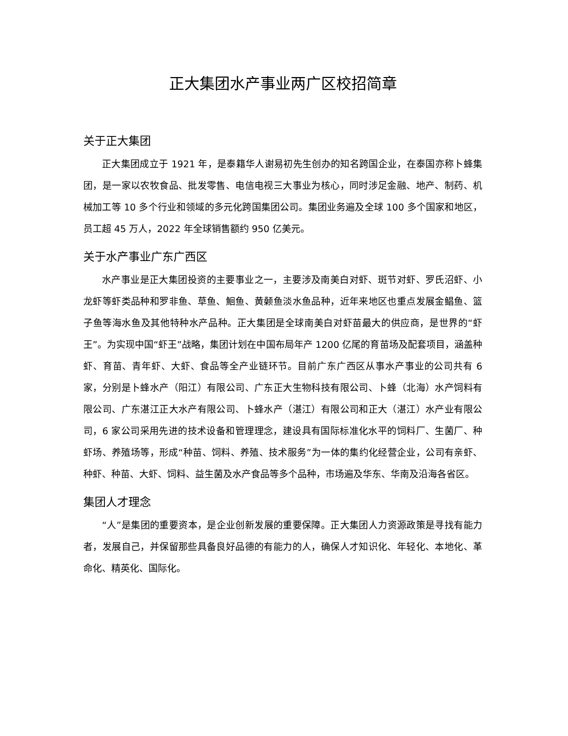正大集团水产事业两广区校招简章
关于正大集团
正大集团成立于 1921 年，是泰籍华人谢易初先生创办的知名跨国企业，在泰国亦称卜蜂集团，是一家以农牧食品、批发零售、电信电视三大事业为核心，同时涉足金融、地产、制药、机械加工等 10 多个行业和领域的多元化跨国集团公司。集团业务遍及全球 100 多个国家和地区，员工超 45 万人，2022 年全球销售额约 950 亿美元。
关于水产事业广东广西区
水产事业是正大集团投资的主要事业之一，主要涉及南美白对虾、斑节对虾、罗氏沼虾、小龙虾等虾类品种和罗非鱼、草鱼、鮰鱼、黄颡鱼淡水鱼品种，近年来地区也重点发展金鲳鱼、篮子鱼等海水鱼及其他特种水产品种。正大集团是全球南美白对虾苗最大的供应商，是世界的“虾王”。为实现中国“虾王”战略，集团计划在中国布局年产 1200 亿尾的育苗场及配套项目，涵盖种虾、育苗、青年虾、大虾、食品等全产业链环节。目前广东广西区从事水产事业的公司共有 6 家，分别是卜蜂水产（阳江）有限公司、广东正大生物科技有限公司、卜蜂（北海）水产饲料有限公司、广东湛江正大水产有限公司、卜蜂水产（湛江）有限公司和正大（湛江）水产业有限公司，6 家公司采用先进的技术设备和管理理念，建设具有国际标准化水平的饲料厂、生菌厂、种虾场、养殖场等，形成“种苗、饲料、养殖、技术服务”为一体的集约化经营企业，公司有亲虾、种虾、种苗、大虾、饲料、益生菌及水产食品等多个品种，市场遍及华东、华南及沿海各省区。
集团人才理念
“人”是集团的重要资本，是企业创新发展的重要保障。正大集团人力资源政策是寻找有能力者，发展自己，并保留那些具备良好品德的有能力的人，确保人才知识化、年轻化、本地化、革命化、精英化、国际化。